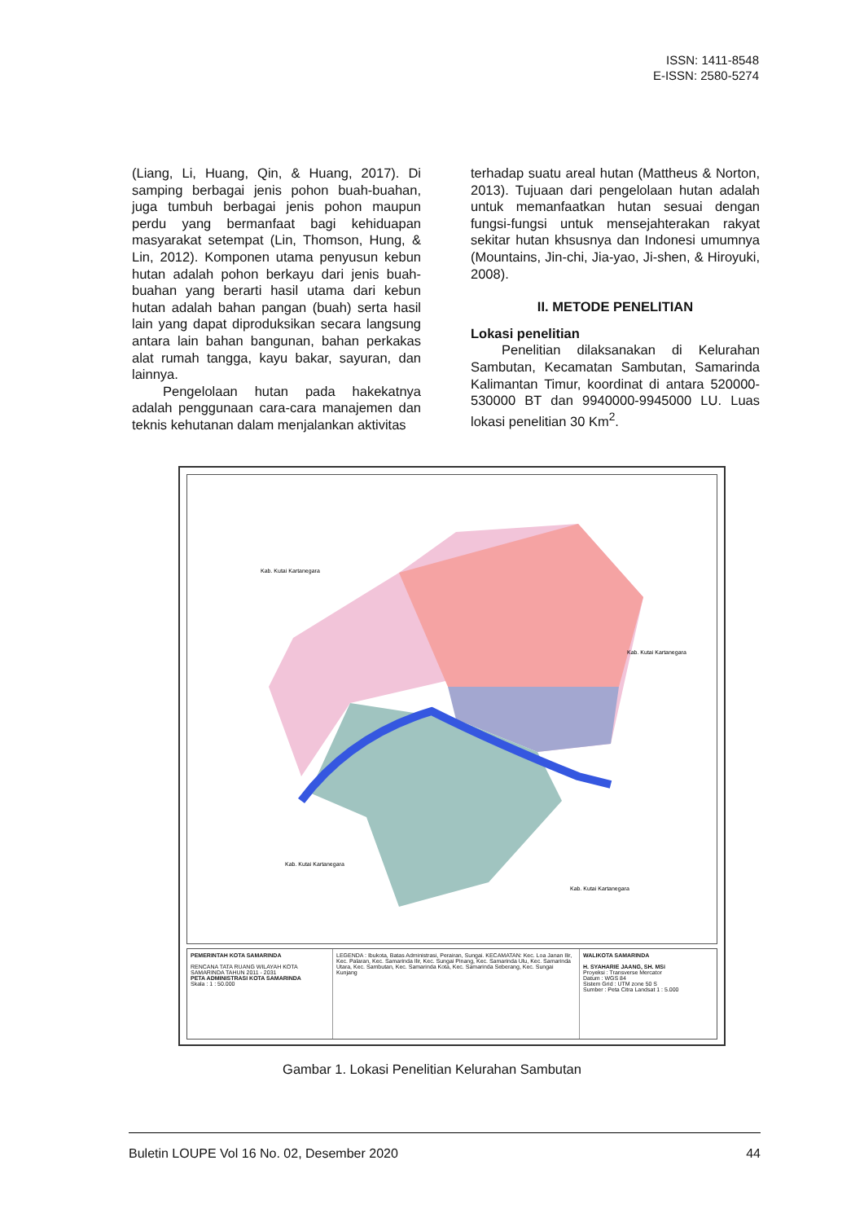ISSN: 1411-8548
E-ISSN: 2580-5274
(Liang, Li, Huang, Qin, & Huang, 2017). Di samping berbagai jenis pohon buah-buahan, juga tumbuh berbagai jenis pohon maupun perdu yang bermanfaat bagi kehiduapan masyarakat setempat (Lin, Thomson, Hung, & Lin, 2012). Komponen utama penyusun kebun hutan adalah pohon berkayu dari jenis buah-buahan yang berarti hasil utama dari kebun hutan adalah bahan pangan (buah) serta hasil lain yang dapat diproduksikan secara langsung antara lain bahan bangunan, bahan perkakas alat rumah tangga, kayu bakar, sayuran, dan lainnya.
Pengelolaan hutan pada hakekatnya adalah penggunaan cara-cara manajemen dan teknis kehutanan dalam menjalankan aktivitas
terhadap suatu areal hutan (Mattheus & Norton, 2013). Tujuaan dari pengelolaan hutan adalah untuk memanfaatkan hutan sesuai dengan fungsi-fungsi untuk mensejahterakan rakyat sekitar hutan khsusnya dan Indonesi umumnya (Mountains, Jin-chi, Jia-yao, Ji-shen, & Hiroyuki, 2008).
II. METODE PENELITIAN
Lokasi penelitian
Penelitian dilaksanakan di Kelurahan Sambutan, Kecamatan Sambutan, Samarinda Kalimantan Timur, koordinat di antara 520000-530000 BT dan 9940000-9945000 LU. Luas lokasi penelitian 30 Km<sup>2</sup>.
Kab. Kutai Kartanegara
Kab. Kutai Kartanegara
Kab. Kutai Kartanegara
Kab. Kutai Kartanegara
PEMERINTAH KOTA SAMARINDA
RENCANA TATA RUANG WILAYAH KOTA SAMARINDA TAHUN 2011 - 2031
PETA ADMINISTRASI KOTA SAMARINDA
Skala : 1 : 50.000
LEGENDA : Ibukota, Batas Administrasi, Perairan, Sungai. KECAMATAN: Kec. Loa Janan Ilir, Kec. Palaran, Kec. Samarinda Ilir, Kec. Sungai Pinang, Kec. Samarinda Ulu, Kec. Samarinda Utara, Kec. Sambutan, Kec. Samarinda Kota, Kec. Samarinda Seberang, Kec. Sungai Kunjang
WALIKOTA SAMARINDA
H. SYAHARIE JAANG, SH. MSi
Proyeksi : Transverse Mercator
Datum : WGS 84
Sistem Grid : UTM zone 50 S
Sumber : Peta Citra Landsat 1 : 5.000
Gambar 1. Lokasi Penelitian Kelurahan Sambutan
Buletin LOUPE Vol 16 No. 02, Desember 2020 44